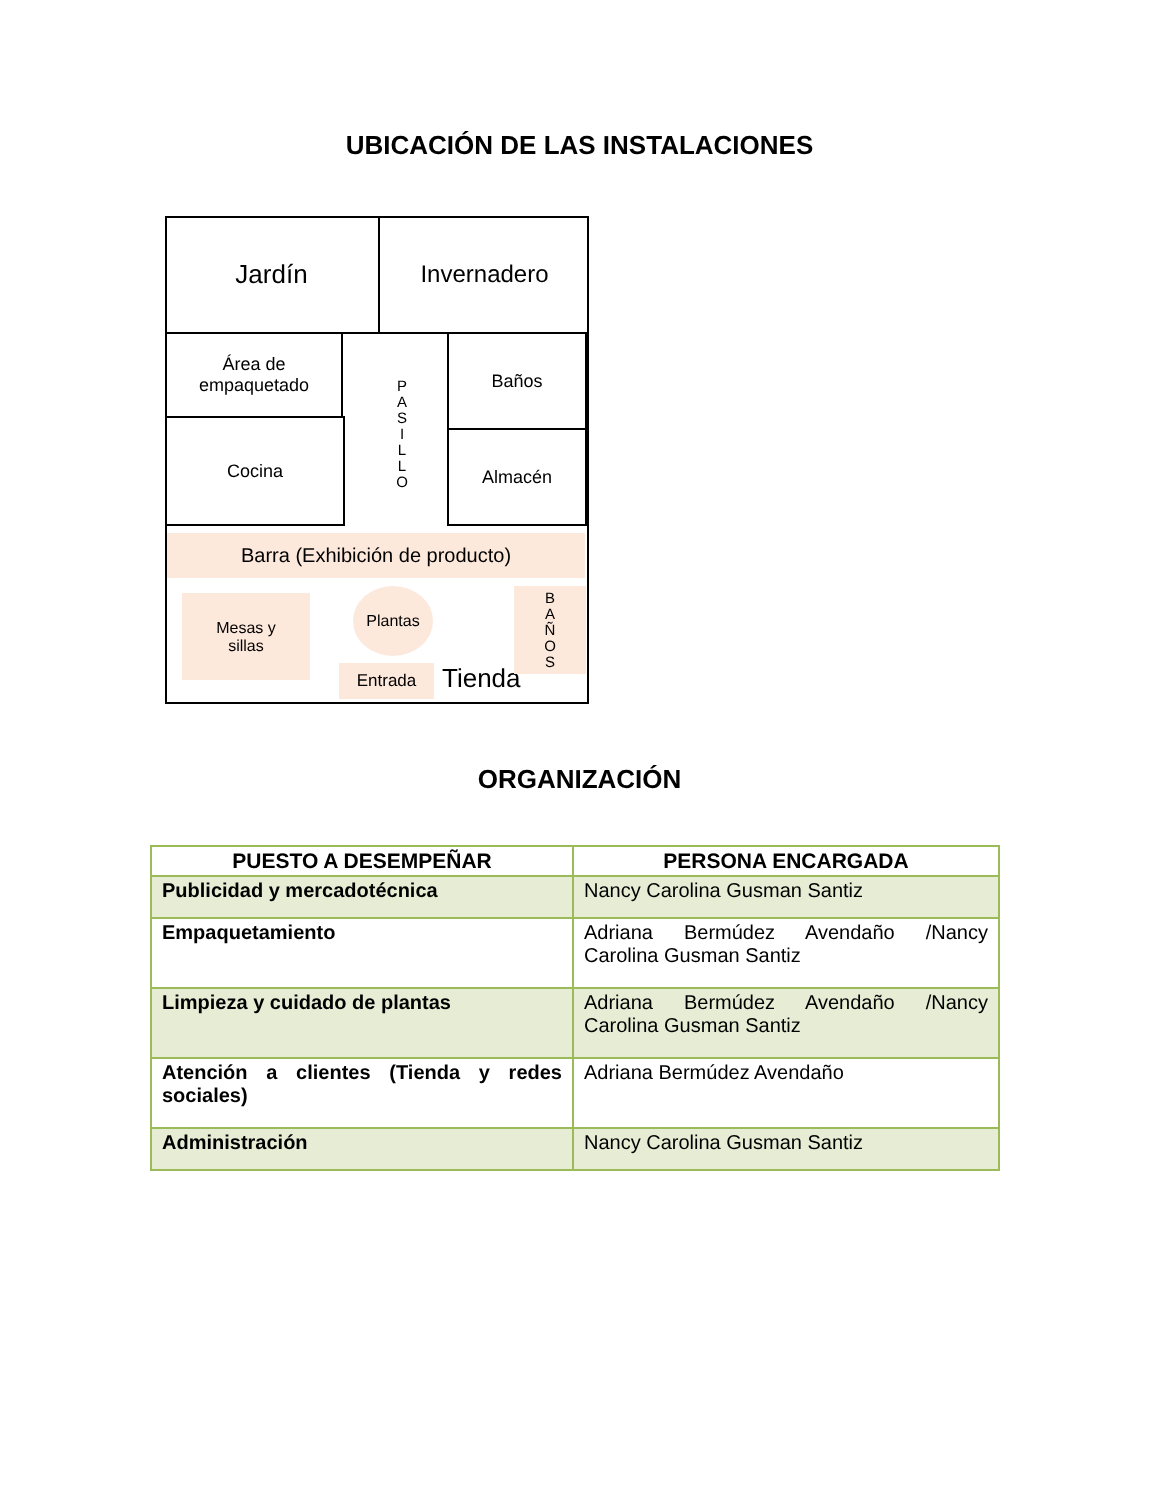UBICACIÓN DE LAS INSTALACIONES
Jardín Invernadero
Área de
empaquetado
Cocina
P
A
S
I
L
L
O
Baños
Almacén
Barra (Exhibición de producto)
Mesas y
sillas
Plantas
Entrada Tienda
B
A
Ñ
O
S
ORGANIZACIÓN
| PUESTO A DESEMPEÑAR | PERSONA ENCARGADA |
| --- | --- |
| Publicidad y mercadotécnica | Nancy Carolina Gusman Santiz |
| Empaquetamiento | Adriana Bermúdez Avendaño /Nancy Carolina Gusman Santiz |
| Limpieza y cuidado de plantas | Adriana Bermúdez Avendaño /Nancy Carolina Gusman Santiz |
| Atención a clientes (Tienda y redes sociales) | Adriana Bermúdez Avendaño |
| Administración | Nancy Carolina Gusman Santiz |